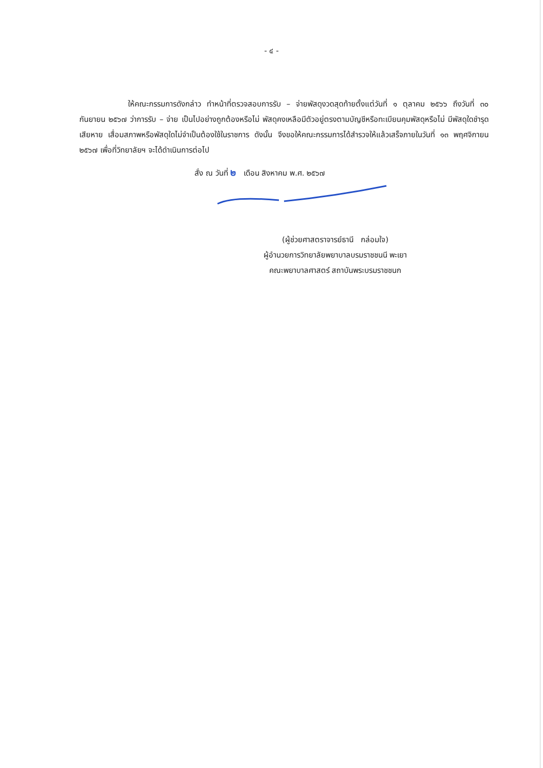- ๔ -
ให้คณะกรรมการดังกล่าว ทำหน้าที่ตรวจสอบการรับ – จ่ายพัสดุงวดสุดท้ายตั้งแต่วันที่ ๑ ตุลาคม ๒๕๖๖ ถึงวันที่ ๓๐ กันยายน ๒๕๖๗ ว่าการรับ – จ่าย เป็นไปอย่างถูกต้องหรือไม่ พัสดุคงเหลือมีตัวอยู่ตรงตามบัญชีหรือทะเบียนคุมพัสดุหรือไม่ มีพัสดุใดชำรุดเสียหาย เสื่อมสภาพหรือพัสดุใดไม่จำเป็นต้องใช้ในราชการ ดังนั้น จึงขอให้คณะกรรมการได้สำรวจให้แล้วเสร็จภายในวันที่ ๑๓ พฤศจิกายน ๒๕๖๗ เพื่อที่วิทยาลัยฯ จะได้ดำเนินการต่อไป
สั่ง ณ วันที่ ๒ เดือน สิงหาคม พ.ศ. ๒๕๖๗
(ผู้ช่วยศาสตราจารย์ธานี กล่อมใจ)
ผู้อำนวยการวิทยาลัยพยาบาลบรมราชชนนี พะเยา
คณะพยาบาลศาสตร์ สถาบันพระบรมราชชนก